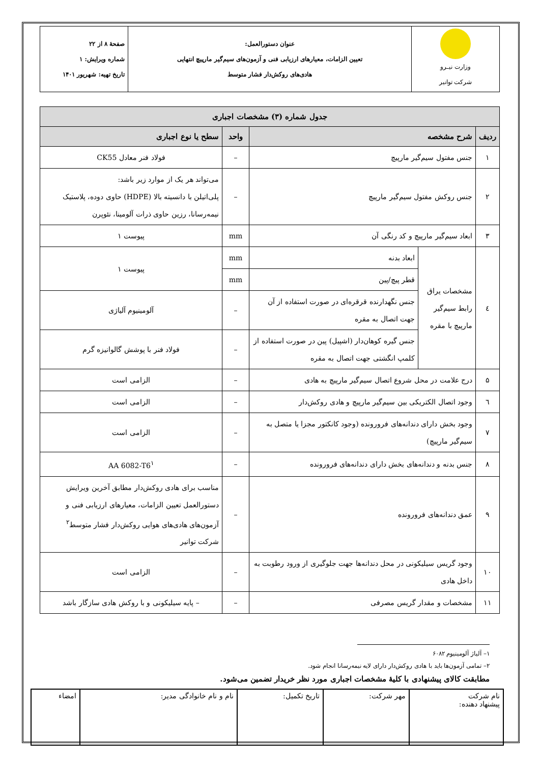| وزارت نیـرو شرکت توانیر | عنوان دستورالعمل: تعیین الزامات، معیارهای ارزیابی فنی و آزمون‌های سیم‌گیر مارپیچ انتهایی هادی‌های روکش‌دار فشار متوسط | صفحهٔ ۸ از ۲۲ شماره ویرایش: ۱ تاریخ تهیه: شهریور ۱۴۰۱ |
| جدول شماره (۳) مشخصات اجباری | | | | |
| --- | --- | --- | --- | --- |
| ردیف | شرح مشخصه | | واحد | سطح یا نوع اجباری |
| ۱ | جنس مفتول سیم‌گیر مارپیچ | | – | فولاد فنر معادل CK55 |
| ۲ | جنس روکش مفتول سیم‌گیر مارپیچ | | – | می‌تواند هر یک از موارد زیر باشد: پلی‌اتیلن با دانسیته بالا (HDPE) حاوی دوده، پلاستیک نیمه‌رسانا، رزین حاوی ذرات آلومینا، نئوپرن |
| ۳ | ابعاد سیم‌گیر مارپیچ و کد رنگی آن | | mm | پیوست ۱ |
| ٤ | مشخصات یراق رابط سیم‌گیر مارپیچ با مقره | ابعاد بدنه | mm | پیوست ۱ |
| | | قطر پیچ/پین | mm | |
| | | جنس نگهدارنده قرقره‌ای در صورت استفاده از آن جهت اتصال به مقره | – | آلومینیوم آلیاژی |
| | | جنس گیره کوهان‌دار (اشپیل) پین در صورت استفاده از کلمپ انگشتی جهت اتصال به مقره | – | فولاد فنر با پوشش گالوانیزه گرم |
| ۵ | درج علامت در محل شروع اتصال سیم‌گیر مارپیچ به هادی | | – | الزامی است |
| ٦ | وجود اتصال الکتریکی بین سیم‌گیر مارپیچ و هادی روکش‌دار | | – | الزامی است |
| ۷ | وجود بخش دارای دندانه‌های فرورونده (وجود کانکتور مجزا یا متصل به سیم‌گیر مارپیچ) | | – | الزامی است |
| ۸ | جنس بدنه و دندانه‌های بخش دارای دندانه‌های فرورونده | | – | AA 6082-T6<sup>۱</sup> |
| ۹ | عمق دندانه‌های فرورونده | | – | مناسب برای هادی روکش‌دار مطابق آخرین ویرایش دستورالعمل تعیین الزامات، معیارهای ارزیابی فنی و آزمون‌های هادی‌های هوایی روکش‌دار فشار متوسط<sup>۲</sup> شرکت توانیر |
| ۱۰ | وجود گریس سیلیکونی در محل دندانه‌ها جهت جلوگیری از ورود رطوبت به داخل هادی | | – | الزامی است |
| ۱۱ | مشخصات و مقدار گریس مصرفی | | – | – پایه سیلیکونی و با روکش هادی سازگار باشد |
۱– آلیاژ آلومینیوم ۶۰۸۲
۲– تمامی آزمون‌ها باید با هادی روکش‌دار دارای لایه نیمه‌رسانا انجام شود.
مطابقت کالای پیشنهادی با کلیهٔ مشخصات اجباری مورد نظر خریدار تضمین می‌شود.
| نام شرکت پیشنهاد دهنده: | مهر شرکت: | تاریخ تکمیل: | نام و نام خانوادگی مدیر: | امضاء |